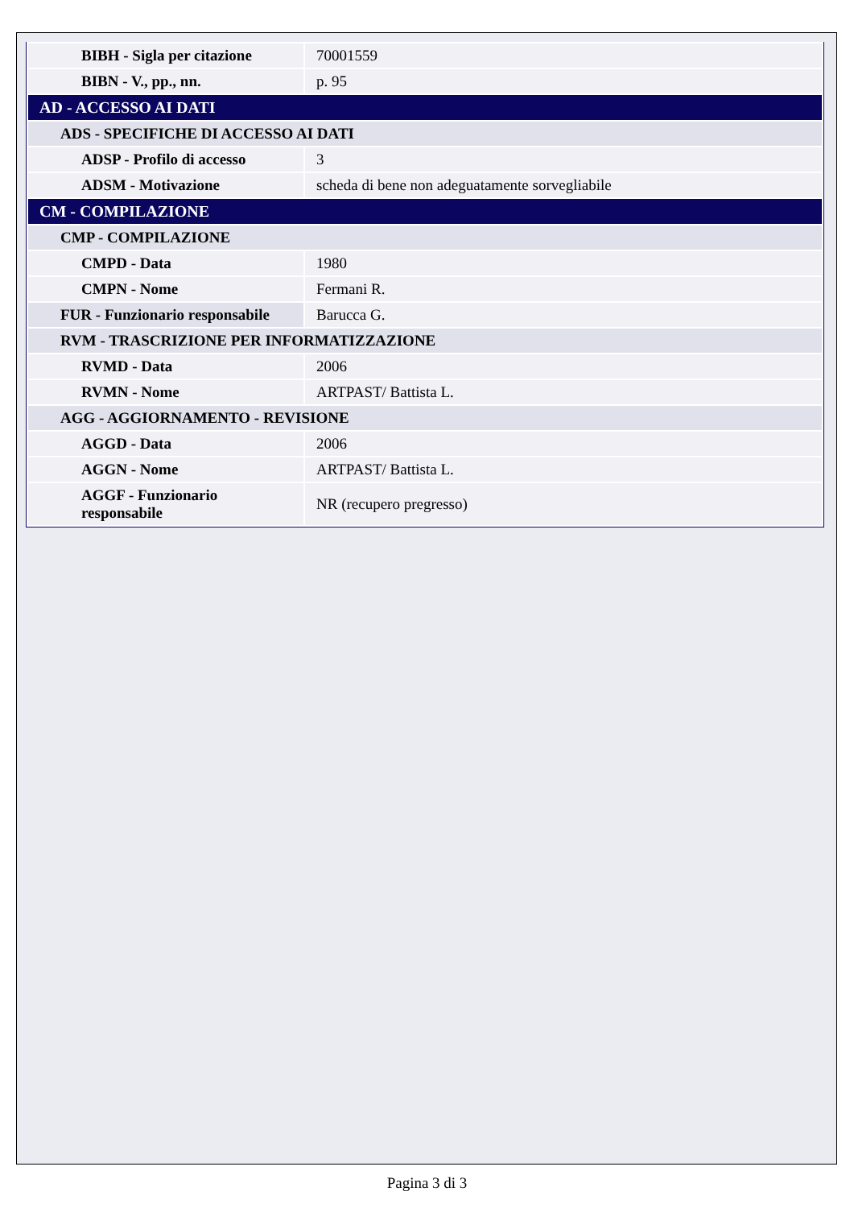| BIBH - Sigla per citazione | 70001559 |
| BIBN - V., pp., nn. | p. 95 |
| AD - ACCESSO AI DATI | |
| ADS - SPECIFICHE DI ACCESSO AI DATI | |
| ADSP - Profilo di accesso | 3 |
| ADSM - Motivazione | scheda di bene non adeguatamente sorvegliabile |
| CM - COMPILAZIONE | |
| CMP - COMPILAZIONE | |
| CMPD - Data | 1980 |
| CMPN - Nome | Fermani R. |
| FUR - Funzionario responsabile | Barucca G. |
| RVM - TRASCRIZIONE PER INFORMATIZZAZIONE | |
| RVMD - Data | 2006 |
| RVMN - Nome | ARTPAST/ Battista L. |
| AGG - AGGIORNAMENTO - REVISIONE | |
| AGGD - Data | 2006 |
| AGGN - Nome | ARTPAST/ Battista L. |
| AGGF - Funzionario responsabile | NR (recupero pregresso) |
Pagina 3 di 3